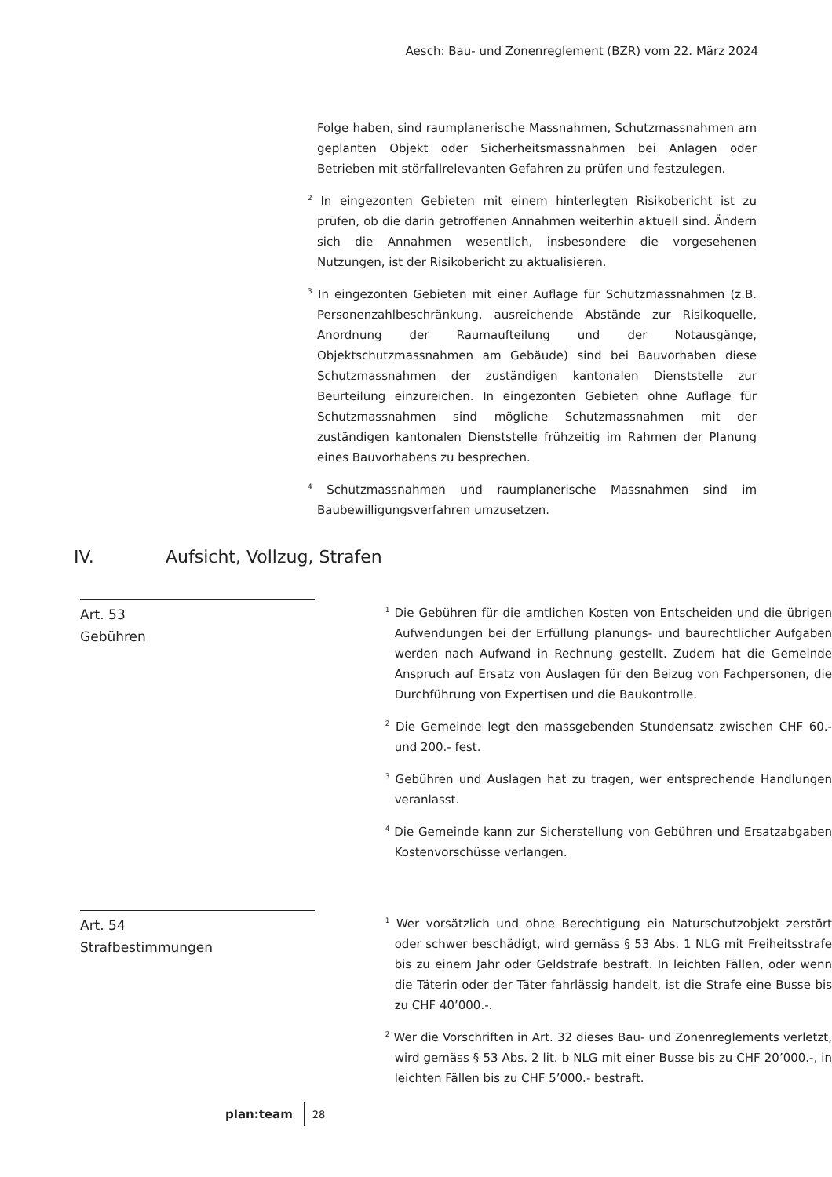Aesch: Bau- und Zonenreglement (BZR) vom 22. März 2024
Folge haben, sind raumplanerische Massnahmen, Schutzmassnahmen am geplanten Objekt oder Sicherheitsmassnahmen bei Anlagen oder Betrieben mit störfallrelevanten Gefahren zu prüfen und festzulegen.
<sup>2</sup> In eingezonten Gebieten mit einem hinterlegten Risikobericht ist zu prüfen, ob die darin getroffenen Annahmen weiterhin aktuell sind. Ändern sich die Annahmen wesentlich, insbesondere die vorgesehenen Nutzungen, ist der Risikobericht zu aktualisieren.
<sup>3</sup> In eingezonten Gebieten mit einer Auflage für Schutzmassnahmen (z.B. Personenzahlbeschränkung, ausreichende Abstände zur Risikoquelle, Anordnung der Raumaufteilung und der Notausgänge, Objektschutzmassnahmen am Gebäude) sind bei Bauvorhaben diese Schutzmassnahmen der zuständigen kantonalen Dienststelle zur Beurteilung einzureichen. In eingezonten Gebieten ohne Auflage für Schutzmassnahmen sind mögliche Schutzmassnahmen mit der zuständigen kantonalen Dienststelle frühzeitig im Rahmen der Planung eines Bauvorhabens zu besprechen.
<sup>4</sup> Schutzmassnahmen und raumplanerische Massnahmen sind im Baubewilligungsverfahren umzusetzen.
IV. Aufsicht, Vollzug, Strafen
Art. 53
Gebühren
<sup>1</sup> Die Gebühren für die amtlichen Kosten von Entscheiden und die übrigen Aufwendungen bei der Erfüllung planungs- und baurechtlicher Aufgaben werden nach Aufwand in Rechnung gestellt. Zudem hat die Gemeinde Anspruch auf Ersatz von Auslagen für den Beizug von Fachpersonen, die Durchführung von Expertisen und die Baukontrolle.
<sup>2</sup> Die Gemeinde legt den massgebenden Stundensatz zwischen CHF 60.- und 200.- fest.
<sup>3</sup> Gebühren und Auslagen hat zu tragen, wer entsprechende Handlungen veranlasst.
<sup>4</sup> Die Gemeinde kann zur Sicherstellung von Gebühren und Ersatzabgaben Kostenvorschüsse verlangen.
Art. 54
Strafbestimmungen
<sup>1</sup> Wer vorsätzlich und ohne Berechtigung ein Naturschutzobjekt zerstört oder schwer beschädigt, wird gemäss § 53 Abs. 1 NLG mit Freiheitsstrafe bis zu einem Jahr oder Geldstrafe bestraft. In leichten Fällen, oder wenn die Täterin oder der Täter fahrlässig handelt, ist die Strafe eine Busse bis zu CHF 40’000.-.
<sup>2</sup> Wer die Vorschriften in Art. 32 dieses Bau- und Zonenreglements verletzt, wird gemäss § 53 Abs. 2 lit. b NLG mit einer Busse bis zu CHF 20’000.-, in leichten Fällen bis zu CHF 5’000.- bestraft.
plan:team
28